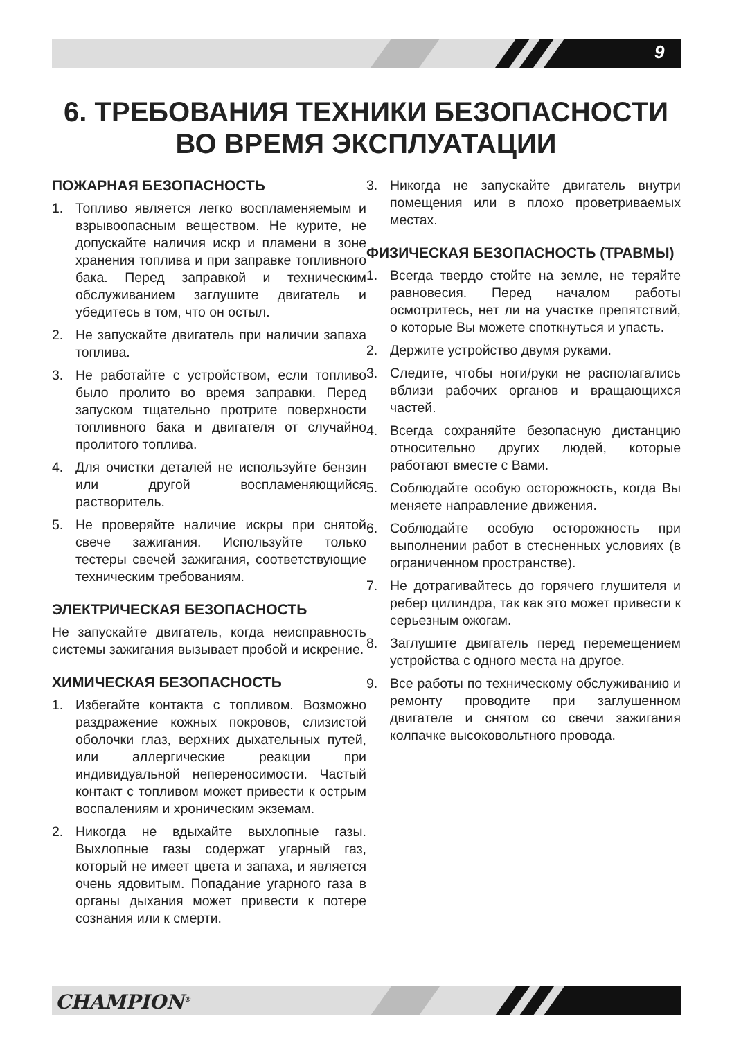9
6. ТРЕБОВАНИЯ ТЕХНИКИ БЕЗОПАСНОСТИ
ВО ВРЕМЯ ЭКСПЛУАТАЦИИ
ПОЖАРНАЯ БЕЗОПАСНОСТЬ
1. Топливо является легко воспламеняемым и взрывоопасным веществом. Не курите, не допускайте наличия искр и пламени в зоне хранения топлива и при заправке топливного бака. Перед заправкой и техническим обслуживанием заглушите двигатель и убедитесь в том, что он остыл.
2. Не запускайте двигатель при наличии запаха топлива.
3. Не работайте с устройством, если топливо было пролито во время заправки. Перед запуском тщательно протрите поверхности топливного бака и двигателя от случайно пролитого топлива.
4. Для очистки деталей не используйте бензин или другой воспламеняющийся растворитель.
5. Не проверяйте наличие искры при снятой свече зажигания. Используйте только тестеры свечей зажигания, соответствующие техническим требованиям.
ЭЛЕКТРИЧЕСКАЯ БЕЗОПАСНОСТЬ
Не запускайте двигатель, когда неисправность системы зажигания вызывает пробой и искрение.
ХИМИЧЕСКАЯ БЕЗОПАСНОСТЬ
1. Избегайте контакта с топливом. Возможно раздражение кожных покровов, слизистой оболочки глаз, верхних дыхательных путей, или аллергические реакции при индивидуальной непереносимости. Частый контакт с топливом может привести к острым воспалениям и хроническим экземам.
2. Никогда не вдыхайте выхлопные газы. Выхлопные газы содержат угарный газ, который не имеет цвета и запаха, и является очень ядовитым. Попадание угарного газа в органы дыхания может привести к потере сознания или к смерти.
3. Никогда не запускайте двигатель внутри помещения или в плохо проветриваемых местах.
ФИЗИЧЕСКАЯ БЕЗОПАСНОСТЬ (ТРАВМЫ)
1. Всегда твердо стойте на земле, не теряйте равновесия. Перед началом работы осмотритесь, нет ли на участке препятствий, о которые Вы можете споткнуться и упасть.
2. Держите устройство двумя руками.
3. Следите, чтобы ноги/руки не располагались вблизи рабочих органов и вращающихся частей.
4. Всегда сохраняйте безопасную дистанцию относительно других людей, которые работают вместе с Вами.
5. Соблюдайте особую осторожность, когда Вы меняете направление движения.
6. Соблюдайте особую осторожность при выполнении работ в стесненных условиях (в ограниченном пространстве).
7. Не дотрагивайтесь до горячего глушителя и ребер цилиндра, так как это может привести к серьезным ожогам.
8. Заглушите двигатель перед перемещением устройства с одного места на другое.
9. Все работы по техническому обслуживанию и ремонту проводите при заглушенном двигателе и снятом со свечи зажигания колпачке высоковольтного провода.
CHAMPION<sup>®</sup>